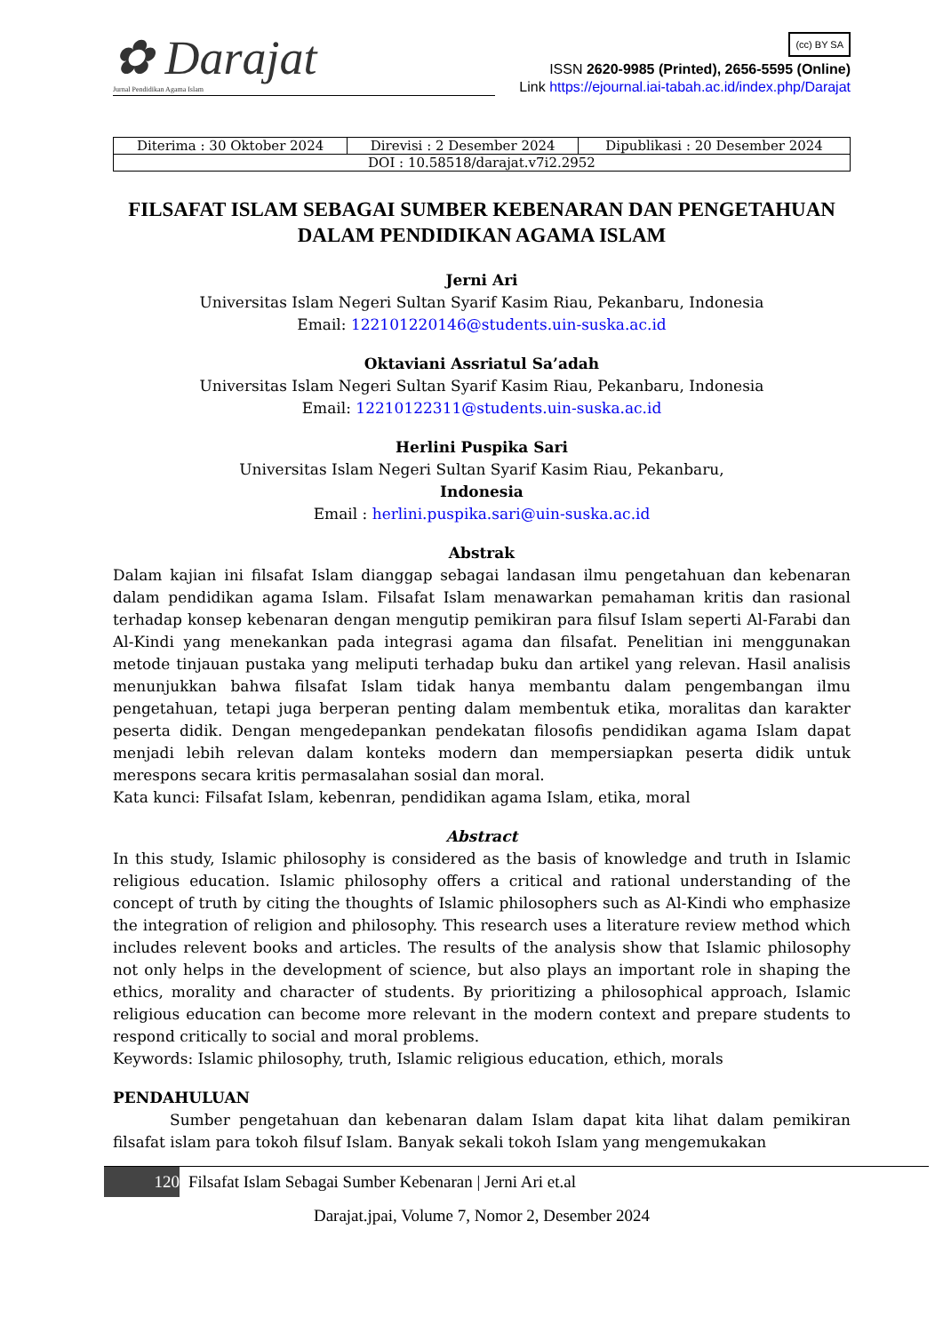✿ Darajat
Jurnal Pendidikan Agama Islam
(cc) BY SA
ISSN 2620-9985 (Printed), 2656-5595 (Online)
Link https://ejournal.iai-tabah.ac.id/index.php/Darajat
| Diterima : 30 Oktober 2024 | Direvisi : 2 Desember 2024 | Dipublikasi : 20 Desember 2024 |
| DOI : 10.58518/darajat.v7i2.2952 | | |
FILSAFAT ISLAM SEBAGAI SUMBER KEBENARAN DAN PENGETAHUAN DALAM PENDIDIKAN AGAMA ISLAM
Jerni Ari
Universitas Islam Negeri Sultan Syarif Kasim Riau, Pekanbaru, Indonesia
Email: 122101220146@students.uin-suska.ac.id
Oktaviani Assriatul Sa’adah
Universitas Islam Negeri Sultan Syarif Kasim Riau, Pekanbaru, Indonesia
Email: 12210122311@students.uin-suska.ac.id
Herlini Puspika Sari
Universitas Islam Negeri Sultan Syarif Kasim Riau, Pekanbaru,
Indonesia
Email : herlini.puspika.sari@uin-suska.ac.id
Abstrak
Dalam kajian ini filsafat Islam dianggap sebagai landasan ilmu pengetahuan dan kebenaran dalam pendidikan agama Islam. Filsafat Islam menawarkan pemahaman kritis dan rasional terhadap konsep kebenaran dengan mengutip pemikiran para filsuf Islam seperti Al-Farabi dan Al-Kindi yang menekankan pada integrasi agama dan filsafat. Penelitian ini menggunakan metode tinjauan pustaka yang meliputi terhadap buku dan artikel yang relevan. Hasil analisis menunjukkan bahwa filsafat Islam tidak hanya membantu dalam pengembangan ilmu pengetahuan, tetapi juga berperan penting dalam membentuk etika, moralitas dan karakter peserta didik. Dengan mengedepankan pendekatan filosofis pendidikan agama Islam dapat menjadi lebih relevan dalam konteks modern dan mempersiapkan peserta didik untuk merespons secara kritis permasalahan sosial dan moral.
Kata kunci: Filsafat Islam, kebenran, pendidikan agama Islam, etika, moral
Abstract
In this study, Islamic philosophy is considered as the basis of knowledge and truth in Islamic religious education. Islamic philosophy offers a critical and rational understanding of the concept of truth by citing the thoughts of Islamic philosophers such as Al-Kindi who emphasize the integration of religion and philosophy. This research uses a literature review method which includes relevent books and articles. The results of the analysis show that Islamic philosophy not only helps in the development of science, but also plays an important role in shaping the ethics, morality and character of students. By prioritizing a philosophical approach, Islamic religious education can become more relevant in the modern context and prepare students to respond critically to social and moral problems.
Keywords: Islamic philosophy, truth, Islamic religious education, ethich, morals
PENDAHULUAN
Sumber pengetahuan dan kebenaran dalam Islam dapat kita lihat dalam pemikiran filsafat islam para tokoh filsuf Islam. Banyak sekali tokoh Islam yang mengemukakan
120 Filsafat Islam Sebagai Sumber Kebenaran | Jerni Ari et.al
Darajat.jpai, Volume 7, Nomor 2, Desember 2024